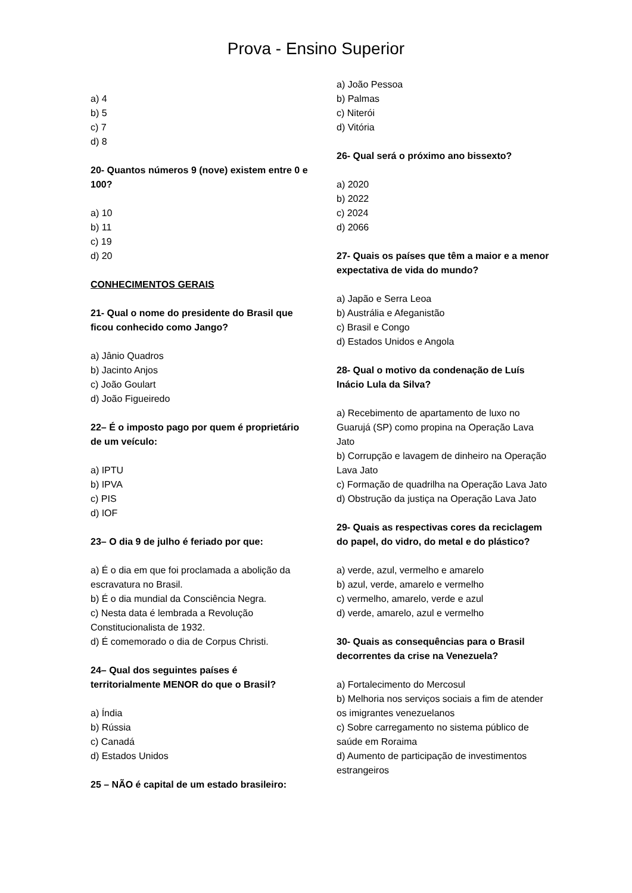Prova - Ensino Superior
a) 4
b) 5
c) 7
d) 8
20- Quantos números 9 (nove) existem entre 0 e 100?
a) 10
b) 11
c) 19
d) 20
CONHECIMENTOS GERAIS
21- Qual o nome do presidente do Brasil que ficou conhecido como Jango?
a) Jânio Quadros
b) Jacinto Anjos
c) João Goulart
d) João Figueiredo
22– É o imposto pago por quem é proprietário de um veículo:
a) IPTU
b) IPVA
c) PIS
d) IOF
23– O dia 9 de julho é feriado por que:
a) É o dia em que foi proclamada a abolição da escravatura no Brasil.
b) É o dia mundial da Consciência Negra.
c) Nesta data é lembrada a Revolução Constitucionalista de 1932.
d) É comemorado o dia de Corpus Christi.
24– Qual dos seguintes países é territorialmente MENOR do que o Brasil?
a) Índia
b) Rússia
c) Canadá
d) Estados Unidos
25 – NÃO é capital de um estado brasileiro:
a) João Pessoa
b) Palmas
c) Niterói
d) Vitória
26- Qual será o próximo ano bissexto?
a) 2020
b) 2022
c) 2024
d) 2066
27- Quais os países que têm a maior e a menor expectativa de vida do mundo?
a) Japão e Serra Leoa
b) Austrália e Afeganistão
c) Brasil e Congo
d) Estados Unidos e Angola
28- Qual o motivo da condenação de Luís Inácio Lula da Silva?
a) Recebimento de apartamento de luxo no Guarujá (SP) como propina na Operação Lava Jato
b) Corrupção e lavagem de dinheiro na Operação Lava Jato
c) Formação de quadrilha na Operação Lava Jato
d) Obstrução da justiça na Operação Lava Jato
29- Quais as respectivas cores da reciclagem do papel, do vidro, do metal e do plástico?
a) verde, azul, vermelho e amarelo
b) azul, verde, amarelo e vermelho
c) vermelho, amarelo, verde e azul
d) verde, amarelo, azul e vermelho
30- Quais as consequências para o Brasil decorrentes da crise na Venezuela?
a) Fortalecimento do Mercosul
b) Melhoria nos serviços sociais a fim de atender os imigrantes venezuelanos
c) Sobre carregamento no sistema público de saúde em Roraima
d) Aumento de participação de investimentos estrangeiros